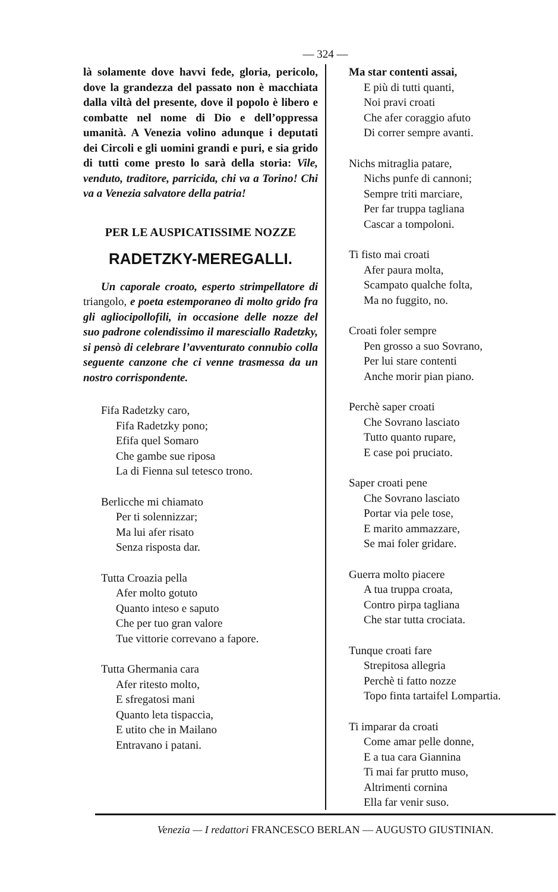— 324 —
là solamente dove havvi fede, gloria, pericolo, dove la grandezza del passato non è macchiata dalla viltà del presente, dove il popolo è libero e combatte nel nome di Dio e dell’oppressa umanità. A Venezia volino adunque i deputati dei Circoli e gli uomini grandi e puri, e sia grido di tutti come presto lo sarà della storia: Vile, venduto, traditore, parricida, chi va a Torino! Chi va a Venezia salvatore della patria!
PER LE AUSPICATISSIME NOZZE
RADETZKY-MEREGALLI.
Un caporale croato, esperto strimpellatore di triangolo, e poeta estemporaneo di molto grido fra gli agliocipollofili, in occasione delle nozze del suo padrone colendissimo il maresciallo Radetzky, si pensò di celebrare l’avventurato connubio colla seguente canzone che ci venne trasmessa da un nostro corrispondente.
Fifa Radetzky caro,
Fifa Radetzky pono;
Efifa quel Somaro
Che gambe sue riposa
La di Fienna sul tetesco trono.
Berlicche mi chiamato
Per ti solennizzar;
Ma lui afer risato
Senza risposta dar.
Tutta Croazia pella
Afer molto gotuto
Quanto inteso e saputo
Che per tuo gran valore
Tue vittorie correvano a fapore.
Tutta Ghermania cara
Afer ritesto molto,
E sfregatosi mani
Quanto leta tispaccia,
E utito che in Mailano
Entravano i patani.
Ma star contenti assai,
E più di tutti quanti,
Noi pravi croati
Che afer coraggio afuto
Di correr sempre avanti.
Nichs mitraglia patare,
Nichs punfe di cannoni;
Sempre triti marciare,
Per far truppa tagliana
Cascar a tompoloni.
Ti fisto mai croati
Afer paura molta,
Scampato qualche folta,
Ma no fuggito, no.
Croati foler sempre
Pen grosso a suo Sovrano,
Per lui stare contenti
Anche morir pian piano.
Perchè saper croati
Che Sovrano lasciato
Tutto quanto rupare,
E case poi pruciato.
Saper croati pene
Che Sovrano lasciato
Portar via pele tose,
E marito ammazzare,
Se mai foler gridare.
Guerra molto piacere
A tua truppa croata,
Contro pirpa tagliana
Che star tutta crociata.
Tunque croati fare
Strepitosa allegria
Perchè ti fatto nozze
Topo finta tartaifel Lompartia.
Ti imparar da croati
Come amar pelle donne,
E a tua cara Giannina
Ti mai far prutto muso,
Altrimenti cornina
Ella far venir suso.
Venezia — I redattori FRANCESCO BERLAN — AUGUSTO GIUSTINIAN.